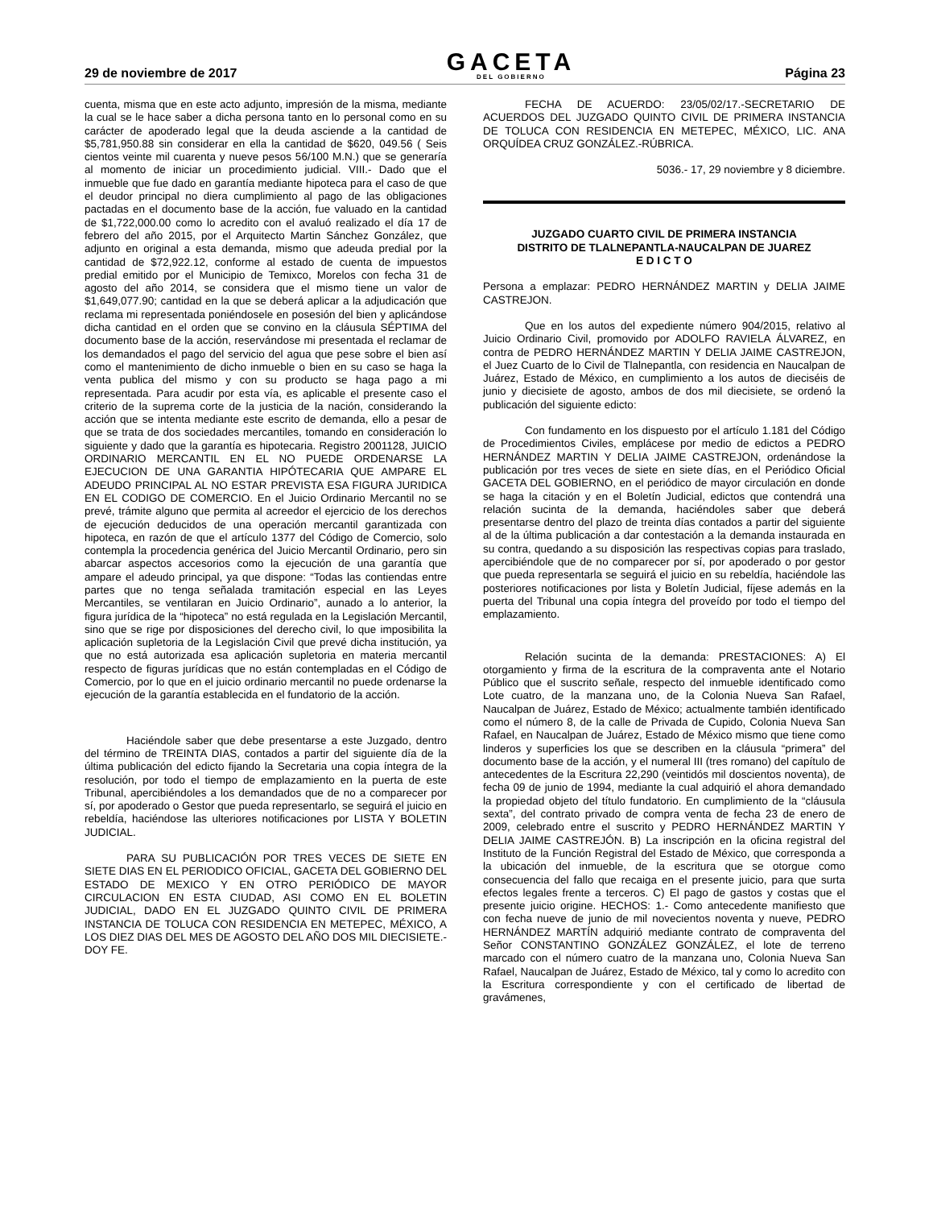29 de noviembre de 2017
GACETA
DEL GOBIERNO
Página 23
cuenta, misma que en este acto adjunto, impresión de la misma, mediante la cual se le hace saber a dicha persona tanto en lo personal como en su carácter de apoderado legal que la deuda asciende a la cantidad de $5,781,950.88 sin considerar en ella la cantidad de $620, 049.56 ( Seis cientos veinte mil cuarenta y nueve pesos 56/100 M.N.) que se generaría al momento de iniciar un procedimiento judicial. VIII.- Dado que el inmueble que fue dado en garantía mediante hipoteca para el caso de que el deudor principal no diera cumplimiento al pago de las obligaciones pactadas en el documento base de la acción, fue valuado en la cantidad de $1,722,000.00 como lo acredito con el avaluó realizado el día 17 de febrero del año 2015, por el Arquitecto Martin Sánchez González, que adjunto en original a esta demanda, mismo que adeuda predial por la cantidad de $72,922.12, conforme al estado de cuenta de impuestos predial emitido por el Municipio de Temixco, Morelos con fecha 31 de agosto del año 2014, se considera que el mismo tiene un valor de $1,649,077.90; cantidad en la que se deberá aplicar a la adjudicación que reclama mi representada poniéndosele en posesión del bien y aplicándose dicha cantidad en el orden que se convino en la cláusula SÉPTIMA del documento base de la acción, reservándose mi presentada el reclamar de los demandados el pago del servicio del agua que pese sobre el bien así como el mantenimiento de dicho inmueble o bien en su caso se haga la venta publica del mismo y con su producto se haga pago a mi representada. Para acudir por esta vía, es aplicable el presente caso el criterio de la suprema corte de la justicia de la nación, considerando la acción que se intenta mediante este escrito de demanda, ello a pesar de que se trata de dos sociedades mercantiles, tomando en consideración lo siguiente y dado que la garantía es hipotecaria. Registro 2001128, JUICIO ORDINARIO MERCANTIL EN EL NO PUEDE ORDENARSE LA EJECUCION DE UNA GARANTIA HIPÓTECARIA QUE AMPARE EL ADEUDO PRINCIPAL AL NO ESTAR PREVISTA ESA FIGURA JURIDICA EN EL CODIGO DE COMERCIO. En el Juicio Ordinario Mercantil no se prevé, trámite alguno que permita al acreedor el ejercicio de los derechos de ejecución deducidos de una operación mercantil garantizada con hipoteca, en razón de que el artículo 1377 del Código de Comercio, solo contempla la procedencia genérica del Juicio Mercantil Ordinario, pero sin abarcar aspectos accesorios como la ejecución de una garantía que ampare el adeudo principal, ya que dispone: “Todas las contiendas entre partes que no tenga señalada tramitación especial en las Leyes Mercantiles, se ventilaran en Juicio Ordinario”, aunado a lo anterior, la figura jurídica de la “hipoteca” no está regulada en la Legislación Mercantil, sino que se rige por disposiciones del derecho civil, lo que imposibilita la aplicación supletoria de la Legislación Civil que prevé dicha institución, ya que no está autorizada esa aplicación supletoria en materia mercantil respecto de figuras jurídicas que no están contempladas en el Código de Comercio, por lo que en el juicio ordinario mercantil no puede ordenarse la ejecución de la garantía establecida en el fundatorio de la acción.
Haciéndole saber que debe presentarse a este Juzgado, dentro del término de TREINTA DIAS, contados a partir del siguiente día de la última publicación del edicto fijando la Secretaria una copia íntegra de la resolución, por todo el tiempo de emplazamiento en la puerta de este Tribunal, apercibiéndoles a los demandados que de no a comparecer por sí, por apoderado o Gestor que pueda representarlo, se seguirá el juicio en rebeldía, haciéndose las ulteriores notificaciones por LISTA Y BOLETIN JUDICIAL.
PARA SU PUBLICACIÓN POR TRES VECES DE SIETE EN SIETE DIAS EN EL PERIODICO OFICIAL, GACETA DEL GOBIERNO DEL ESTADO DE MEXICO Y EN OTRO PERIÓDICO DE MAYOR CIRCULACION EN ESTA CIUDAD, ASI COMO EN EL BOLETIN JUDICIAL, DADO EN EL JUZGADO QUINTO CIVIL DE PRIMERA INSTANCIA DE TOLUCA CON RESIDENCIA EN METEPEC, MÉXICO, A LOS DIEZ DIAS DEL MES DE AGOSTO DEL AÑO DOS MIL DIECISIETE.-DOY FE.
FECHA DE ACUERDO: 23/05/02/17.-SECRETARIO DE ACUERDOS DEL JUZGADO QUINTO CIVIL DE PRIMERA INSTANCIA DE TOLUCA CON RESIDENCIA EN METEPEC, MÉXICO, LIC. ANA ORQUÍDEA CRUZ GONZÁLEZ.-RÚBRICA.
5036.- 17, 29 noviembre y 8 diciembre.
JUZGADO CUARTO CIVIL DE PRIMERA INSTANCIA
DISTRITO DE TLALNEPANTLA-NAUCALPAN DE JUAREZ
E D I C T O
Persona a emplazar: PEDRO HERNÁNDEZ MARTIN y DELIA JAIME CASTREJON.
Que en los autos del expediente número 904/2015, relativo al Juicio Ordinario Civil, promovido por ADOLFO RAVIELA ÁLVAREZ, en contra de PEDRO HERNÁNDEZ MARTIN Y DELIA JAIME CASTREJON, el Juez Cuarto de lo Civil de Tlalnepantla, con residencia en Naucalpan de Juárez, Estado de México, en cumplimiento a los autos de dieciséis de junio y diecisiete de agosto, ambos de dos mil diecisiete, se ordenó la publicación del siguiente edicto:
Con fundamento en los dispuesto por el artículo 1.181 del Código de Procedimientos Civiles, emplácese por medio de edictos a PEDRO HERNÁNDEZ MARTIN Y DELIA JAIME CASTREJON, ordenándose la publicación por tres veces de siete en siete días, en el Periódico Oficial GACETA DEL GOBIERNO, en el periódico de mayor circulación en donde se haga la citación y en el Boletín Judicial, edictos que contendrá una relación sucinta de la demanda, haciéndoles saber que deberá presentarse dentro del plazo de treinta días contados a partir del siguiente al de la última publicación a dar contestación a la demanda instaurada en su contra, quedando a su disposición las respectivas copias para traslado, apercibiéndole que de no comparecer por sí, por apoderado o por gestor que pueda representarla se seguirá el juicio en su rebeldía, haciéndole las posteriores notificaciones por lista y Boletín Judicial, fíjese además en la puerta del Tribunal una copia íntegra del proveído por todo el tiempo del emplazamiento.
Relación sucinta de la demanda: PRESTACIONES: A) El otorgamiento y firma de la escritura de la compraventa ante el Notario Público que el suscrito señale, respecto del inmueble identificado como Lote cuatro, de la manzana uno, de la Colonia Nueva San Rafael, Naucalpan de Juárez, Estado de México; actualmente también identificado como el número 8, de la calle de Privada de Cupido, Colonia Nueva San Rafael, en Naucalpan de Juárez, Estado de México mismo que tiene como linderos y superficies los que se describen en la cláusula “primera” del documento base de la acción, y el numeral III (tres romano) del capítulo de antecedentes de la Escritura 22,290 (veintidós mil doscientos noventa), de fecha 09 de junio de 1994, mediante la cual adquirió el ahora demandado la propiedad objeto del título fundatorio. En cumplimiento de la “cláusula sexta”, del contrato privado de compra venta de fecha 23 de enero de 2009, celebrado entre el suscrito y PEDRO HERNÁNDEZ MARTIN Y DELIA JAIME CASTREJÓN. B) La inscripción en la oficina registral del Instituto de la Función Registral del Estado de México, que corresponda a la ubicación del inmueble, de la escritura que se otorgue como consecuencia del fallo que recaiga en el presente juicio, para que surta efectos legales frente a terceros. C) El pago de gastos y costas que el presente juicio origine. HECHOS: 1.- Como antecedente manifiesto que con fecha nueve de junio de mil novecientos noventa y nueve, PEDRO HERNÁNDEZ MARTÍN adquirió mediante contrato de compraventa del Señor CONSTANTINO GONZÁLEZ GONZÁLEZ, el lote de terreno marcado con el número cuatro de la manzana uno, Colonia Nueva San Rafael, Naucalpan de Juárez, Estado de México, tal y como lo acredito con la Escritura correspondiente y con el certificado de libertad de gravámenes,